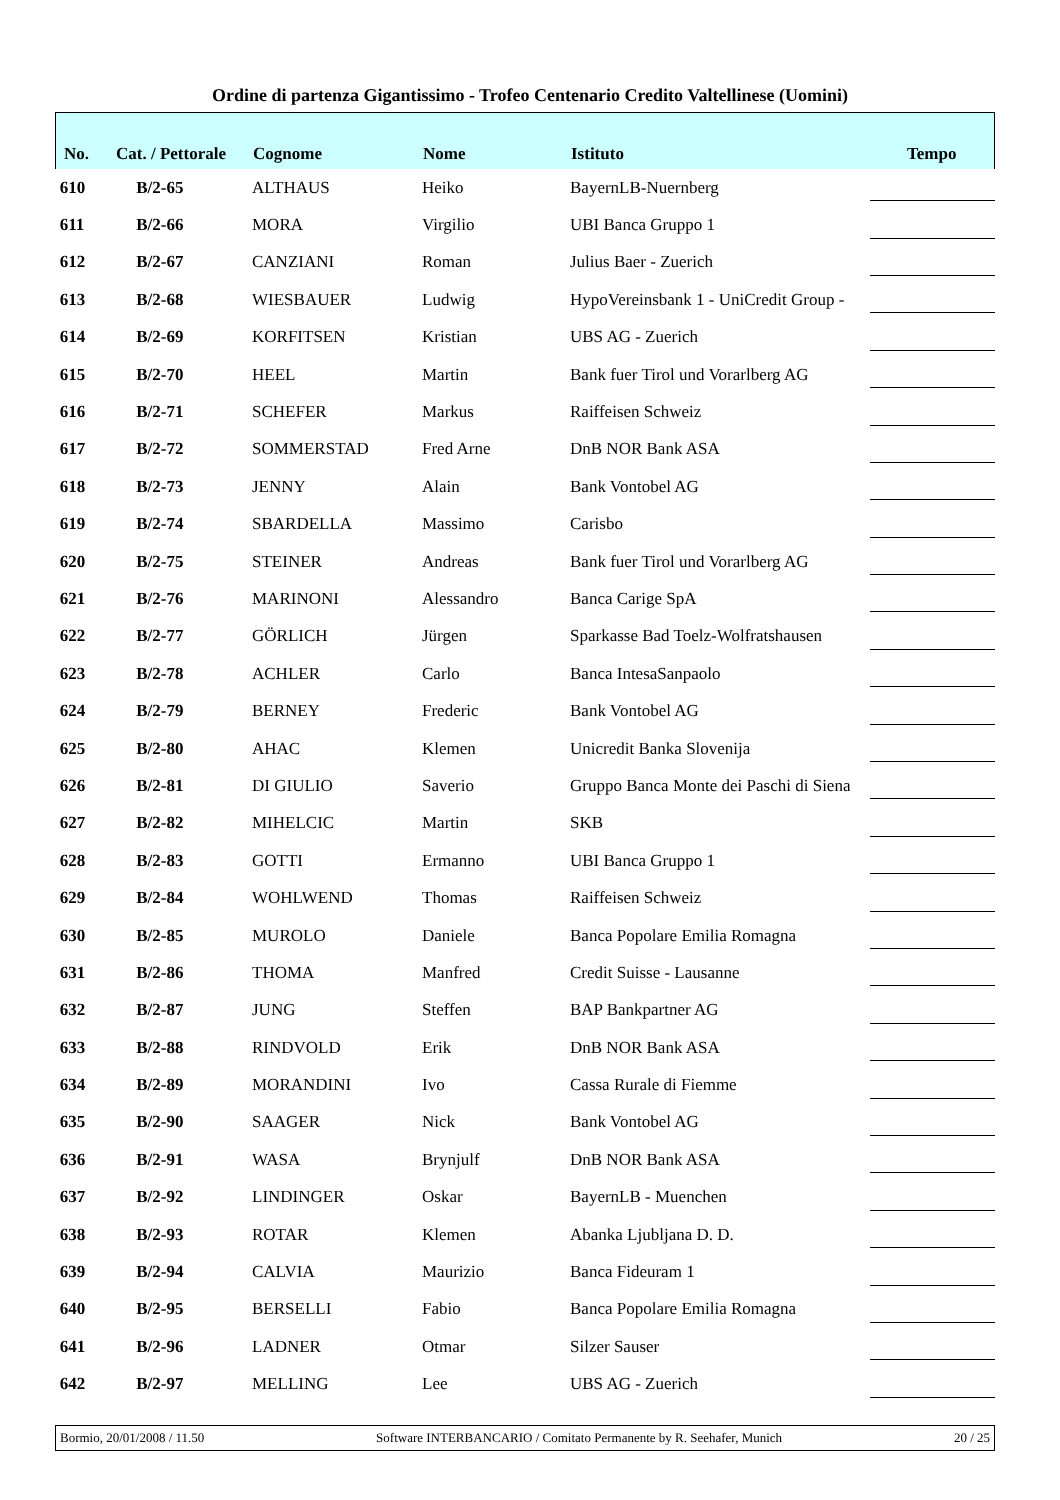Ordine di partenza Gigantissimo - Trofeo Centenario Credito Valtellinese (Uomini)
| No. | Cat. / Pettorale | Cognome | Nome | Istituto | Tempo |
| --- | --- | --- | --- | --- | --- |
| 610 | B/2-65 | ALTHAUS | Heiko | BayernLB-Nuernberg | |
| 611 | B/2-66 | MORA | Virgilio | UBI Banca Gruppo 1 | |
| 612 | B/2-67 | CANZIANI | Roman | Julius Baer - Zuerich | |
| 613 | B/2-68 | WIESBAUER | Ludwig | HypoVereinsbank 1 - UniCredit Group - | |
| 614 | B/2-69 | KORFITSEN | Kristian | UBS AG - Zuerich | |
| 615 | B/2-70 | HEEL | Martin | Bank fuer Tirol und Vorarlberg AG | |
| 616 | B/2-71 | SCHEFER | Markus | Raiffeisen Schweiz | |
| 617 | B/2-72 | SOMMERSTAD | Fred Arne | DnB NOR Bank ASA | |
| 618 | B/2-73 | JENNY | Alain | Bank Vontobel AG | |
| 619 | B/2-74 | SBARDELLA | Massimo | Carisbo | |
| 620 | B/2-75 | STEINER | Andreas | Bank fuer Tirol und Vorarlberg AG | |
| 621 | B/2-76 | MARINONI | Alessandro | Banca Carige SpA | |
| 622 | B/2-77 | GÖRLICH | Jürgen | Sparkasse Bad Toelz-Wolfratshausen | |
| 623 | B/2-78 | ACHLER | Carlo | Banca IntesaSanpaolo | |
| 624 | B/2-79 | BERNEY | Frederic | Bank Vontobel AG | |
| 625 | B/2-80 | AHAC | Klemen | Unicredit Banka Slovenija | |
| 626 | B/2-81 | DI GIULIO | Saverio | Gruppo Banca Monte dei Paschi di Siena | |
| 627 | B/2-82 | MIHELCIC | Martin | SKB | |
| 628 | B/2-83 | GOTTI | Ermanno | UBI Banca Gruppo 1 | |
| 629 | B/2-84 | WOHLWEND | Thomas | Raiffeisen Schweiz | |
| 630 | B/2-85 | MUROLO | Daniele | Banca Popolare Emilia Romagna | |
| 631 | B/2-86 | THOMA | Manfred | Credit Suisse - Lausanne | |
| 632 | B/2-87 | JUNG | Steffen | BAP Bankpartner AG | |
| 633 | B/2-88 | RINDVOLD | Erik | DnB NOR Bank ASA | |
| 634 | B/2-89 | MORANDINI | Ivo | Cassa Rurale di Fiemme | |
| 635 | B/2-90 | SAAGER | Nick | Bank Vontobel AG | |
| 636 | B/2-91 | WASA | Brynjulf | DnB NOR Bank ASA | |
| 637 | B/2-92 | LINDINGER | Oskar | BayernLB - Muenchen | |
| 638 | B/2-93 | ROTAR | Klemen | Abanka Ljubljana D. D. | |
| 639 | B/2-94 | CALVIA | Maurizio | Banca Fideuram 1 | |
| 640 | B/2-95 | BERSELLI | Fabio | Banca Popolare Emilia Romagna | |
| 641 | B/2-96 | LADNER | Otmar | Silzer Sauser | |
| 642 | B/2-97 | MELLING | Lee | UBS AG - Zuerich | |
Bormio, 20/01/2008 / 11.50 Software INTERBANCARIO / Comitato Permanente by R. Seehafer, Munich 20 / 25